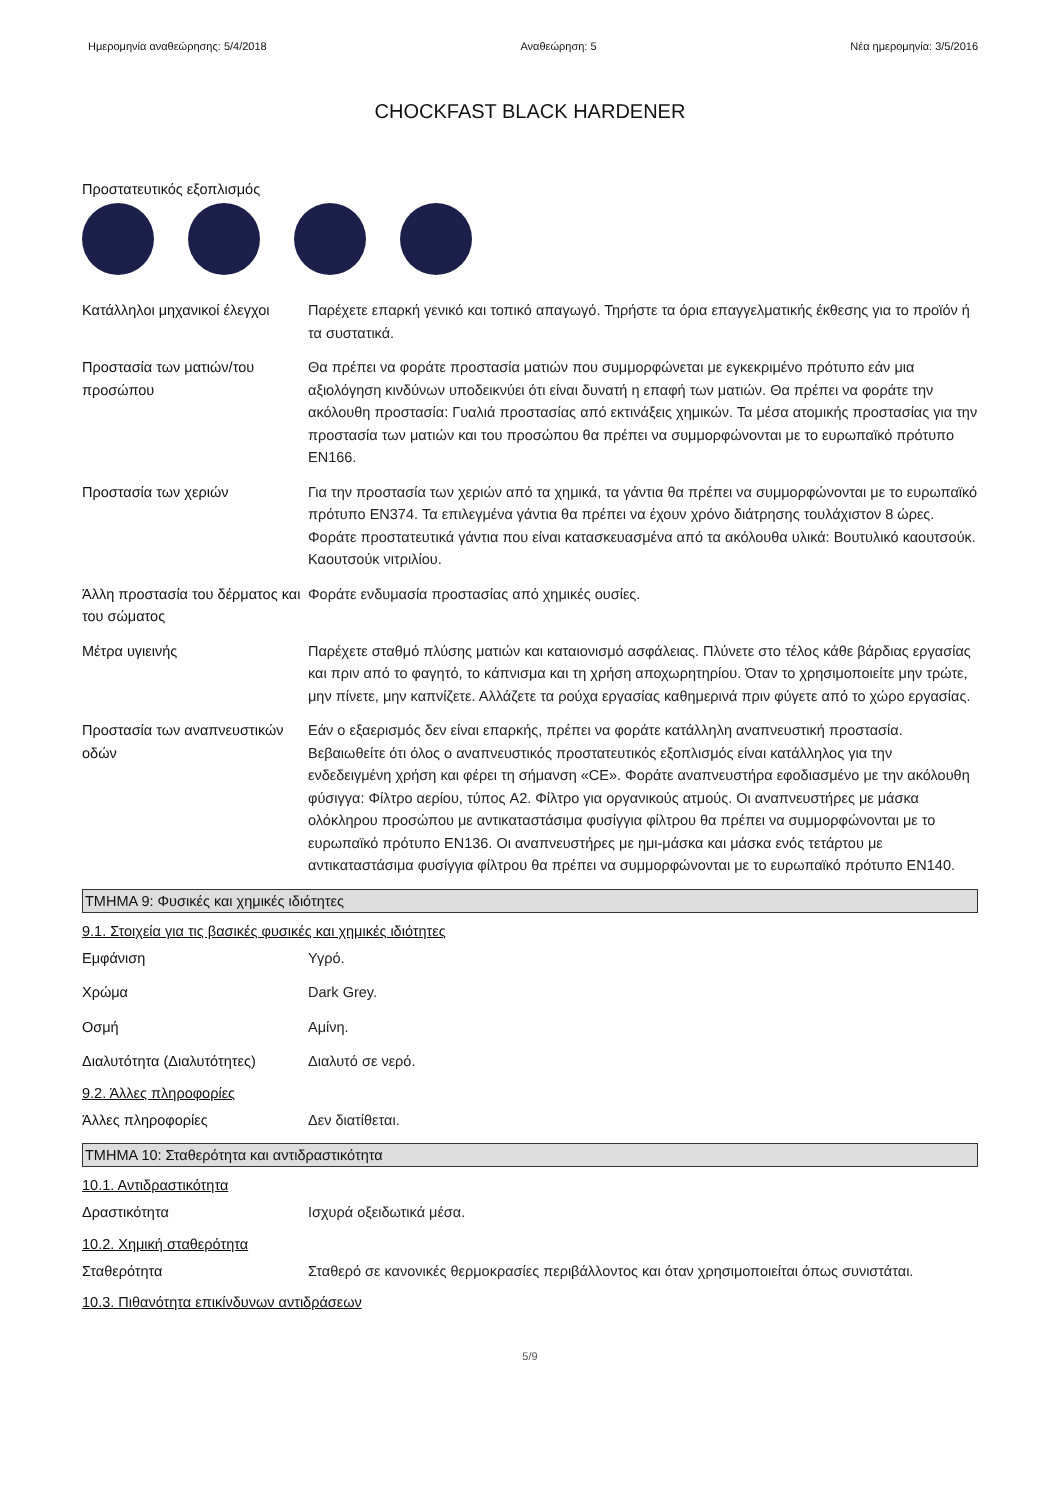Ημερομηνία αναθεώρησης: 5/4/2018 Αναθεώρηση: 5 Νέα ημερομηνία: 3/5/2016
CHOCKFAST BLACK HARDENER
Προστατευτικός εξοπλισμός
Κατάλληλοι μηχανικοί έλεγχοι
Παρέχετε επαρκή γενικό και τοπικό απαγωγό. Τηρήστε τα όρια επαγγελματικής έκθεσης για το προϊόν ή τα συστατικά.
Προστασία των ματιών/του προσώπου
Θα πρέπει να φοράτε προστασία ματιών που συμμορφώνεται με εγκεκριμένο πρότυπο εάν μια αξιολόγηση κινδύνων υποδεικνύει ότι είναι δυνατή η επαφή των ματιών. Θα πρέπει να φοράτε την ακόλουθη προστασία: Γυαλιά προστασίας από εκτινάξεις χημικών. Τα μέσα ατομικής προστασίας για την προστασία των ματιών και του προσώπου θα πρέπει να συμμορφώνονται με το ευρωπαϊκό πρότυπο EN166.
Προστασία των χεριών Για την προστασία των χεριών από τα χημικά, τα γάντια θα πρέπει να συμμορφώνονται με το ευρωπαϊκό πρότυπο EN374. Τα επιλεγμένα γάντια θα πρέπει να έχουν χρόνο διάτρησης τουλάχιστον 8 ώρες. Φοράτε προστατευτικά γάντια που είναι κατασκευασμένα από τα ακόλουθα υλικά: Βουτυλικό καουτσούκ. Καουτσούκ νιτριλίου.
Άλλη προστασία του δέρματος και του σώματος
Φοράτε ενδυμασία προστασίας από χημικές ουσίες.
Μέτρα υγιεινής Παρέχετε σταθμό πλύσης ματιών και καταιονισμό ασφάλειας. Πλύνετε στο τέλος κάθε βάρδιας εργασίας και πριν από το φαγητό, το κάπνισμα και τη χρήση αποχωρητηρίου. Όταν το χρησιμοποιείτε μην τρώτε, μην πίνετε, μην καπνίζετε. Αλλάζετε τα ρούχα εργασίας καθημερινά πριν φύγετε από το χώρο εργασίας.
Προστασία των αναπνευστικών οδών
Εάν ο εξαερισμός δεν είναι επαρκής, πρέπει να φοράτε κατάλληλη αναπνευστική προστασία. Βεβαιωθείτε ότι όλος ο αναπνευστικός προστατευτικός εξοπλισμός είναι κατάλληλος για την ενδεδειγμένη χρήση και φέρει τη σήμανση «CE». Φοράτε αναπνευστήρα εφοδιασμένο με την ακόλουθη φύσιγγα: Φίλτρο αερίου, τύπος A2. Φίλτρο για οργανικούς ατμούς. Οι αναπνευστήρες με μάσκα ολόκληρου προσώπου με αντικαταστάσιμα φυσίγγια φίλτρου θα πρέπει να συμμορφώνονται με το ευρωπαϊκό πρότυπο EN136. Οι αναπνευστήρες με ημι-μάσκα και μάσκα ενός τετάρτου με αντικαταστάσιμα φυσίγγια φίλτρου θα πρέπει να συμμορφώνονται με το ευρωπαϊκό πρότυπο EN140.
ΤΜΗΜΑ 9: Φυσικές και χημικές ιδιότητες
9.1. Στοιχεία για τις βασικές φυσικές και χημικές ιδιότητες
Εμφάνιση Υγρό.
Χρώμα Dark Grey.
Οσμή Αμίνη.
Διαλυτότητα (Διαλυτότητες)
Διαλυτό σε νερό.
9.2. Άλλες πληροφορίες
Άλλες πληροφορίες Δεν διατίθεται.
ΤΜΗΜΑ 10: Σταθερότητα και αντιδραστικότητα
10.1. Αντιδραστικότητα
Δραστικότητα Ισχυρά οξειδωτικά μέσα.
10.2. Χημική σταθερότητα
Σταθερότητα Σταθερό σε κανονικές θερμοκρασίες περιβάλλοντος και όταν χρησιμοποιείται όπως συνιστάται.
10.3. Πιθανότητα επικίνδυνων αντιδράσεων
5/9